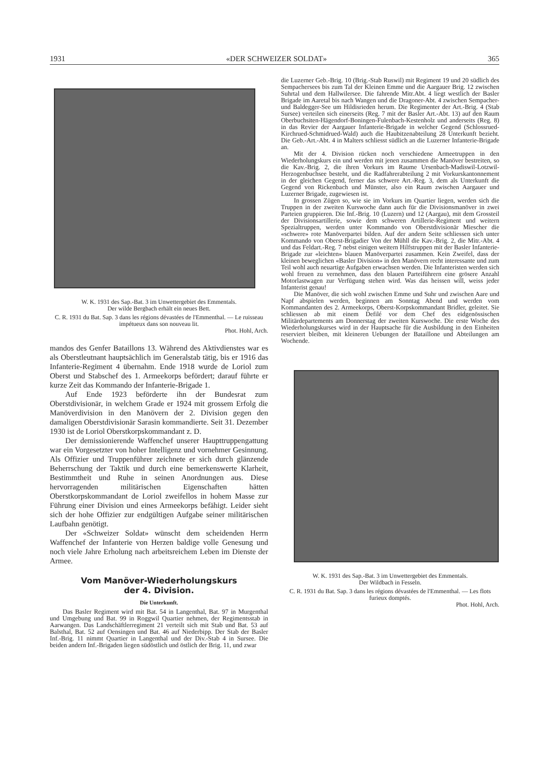1931 «DER SCHWEIZER SOLDAT» 365
W. K. 1931 des Sap.-Bat. 3 im Unwettergebiet des Emmentals.
Der wilde Bergbach erhält ein neues Bett.
C. R. 1931 du Bat. Sap. 3 dans les régions dévastées de l'Emmenthal. — Le ruisseau impétueux dans son nouveau lit.
Phot. Hohl, Arch.
mandos des Genfer Bataillons 13. Während des Aktivdienstes war es als Oberstleutnant hauptsächlich im Generalstab tätig, bis er 1916 das Infanterie-Regiment 4 übernahm. Ende 1918 wurde de Loriol zum Oberst und Stabschef des 1. Armeekorps befördert; darauf führte er kurze Zeit das Kommando der Infanterie-Brigade 1.
Auf Ende 1923 beförderte ihn der Bundesrat zum Oberstdivisionär, in welchem Grade er 1924 mit grossem Erfolg die Manöverdivision in den Manövern der 2. Division gegen den damaligen Oberstdivisionär Sarasin kommandierte. Seit 31. Dezember 1930 ist de Loriol Oberstkorpskommandant z. D.
Der demissionierende Waffenchef unserer Haupttruppengattung war ein Vorgesetzter von hoher Intelligenz und vornehmer Gesinnung. Als Offizier und Truppenführer zeichnete er sich durch glänzende Beherrschung der Taktik und durch eine bemerkenswerte Klarheit, Bestimmtheit und Ruhe in seinen Anordnungen aus. Diese hervorragenden militärischen Eigenschaften hätten Oberstkorpskommandant de Loriol zweifellos in hohem Masse zur Führung einer Division und eines Armeekorps befähigt. Leider sieht sich der hohe Offizier zur endgültigen Aufgabe seiner militärischen Laufbahn genötigt.
Der «Schweizer Soldat» wünscht dem scheidenden Herrn Waffenchef der Infanterie von Herzen baldige volle Genesung und noch viele Jahre Erholung nach arbeitsreichem Leben im Dienste der Armee.
Vom Manöver-Wiederholungskurs
der 4. Division.
Die Unterkunft.
Das Basler Regiment wird mit Bat. 54 in Langenthal, Bat. 97 in Murgenthal und Umgebung und Bat. 99 in Roggwil Quartier nehmen, der Regimentsstab in Aarwangen. Das Landschäftlerregiment 21 verteilt sich mit Stab und Bat. 53 auf Balsthal, Bat. 52 auf Oensingen und Bat. 46 auf Niederbipp. Der Stab der Basler Inf.-Brig. 11 nimmt Quartier in Langenthal und der Div.-Stab 4 in Sursee. Die beiden andern Inf.-Brigaden liegen südöstlich und östlich der Brig. 11, und zwar
die Luzerner Geb.-Brig. 10 (Brig.-Stab Ruswil) mit Regiment 19 und 20 südlich des Sempachersees bis zum Tal der Kleinen Emme und die Aargauer Brig. 12 zwischen Suhrtal und dem Hallwilersee. Die fahrende Mitr.Abt. 4 liegt westlich der Basler Brigade im Aaretal bis nach Wangen und die Dragoner-Abt. 4 zwischen Sempacher- und Baldegger-See um Hildisrieden herum. Die Regimenter der Art.-Brig. 4 (Stab Sursee) verteilen sich einerseits (Reg. 7 mit der Basler Art.-Abt. 13) auf den Raum Oberbuchsiten-Hägendorf-Boningen-Fulenbach-Kestenholz und anderseits (Reg. 8) in das Revier der Aargauer Infanterie-Brigade in welcher Gegend (Schlossrued-Kirchrued-Schmidrued-Wald) auch die Haubitzenabteilung 28 Unterkunft bezieht. Die Geb.-Art.-Abt. 4 in Malters schliesst südlich an die Luzerner Infanterie-Brigade an.
Mit der 4. Division rücken noch verschiedene Armeetruppen in den Wiederholungskurs ein und werden mit jenen zusammen die Manöver bestreiten, so die Kav.-Brig. 2, die ihren Vorkurs im Raume Ursenbach-Madiswil-Lotzwil-Herzogenbuchsee besteht, und die Radfahrerabteilung 2 mit Vorkurskantonnement in der gleichen Gegend, ferner das schwere Art.-Reg. 3, dem als Unterkunft die Gegend von Rickenbach und Münster, also ein Raum zwischen Aargauer und Luzerner Brigade, zugewiesen ist.
In grossen Zügen so, wie sie im Vorkurs im Quartier liegen, werden sich die Truppen in der zweiten Kurswoche dann auch für die Divisionsmanöver in zwei Parteien gruppieren. Die Inf.-Brig. 10 (Luzern) und 12 (Aargau), mit dem Grossteil der Divisionsartillerie, sowie dem schweren Artillerie-Regiment und weitern Spezialtruppen, werden unter Kommando von Oberstdivisionär Miescher die «schwere» rote Manöverpartei bilden. Auf der andern Seite schliessen sich unter Kommando von Oberst-Brigadier Von der Mühll die Kav.-Brig. 2, die Mitr.-Abt. 4 und das Feldart.-Reg. 7 nebst einigen weitern Hilfstruppen mit der Basler Infanterie-Brigade zur «leichten» blauen Manöverpartei zusammen. Kein Zweifel, dass der kleinen beweglichen «Basler Division» in den Manövern recht interessante und zum Teil wohl auch neuartige Aufgaben erwachsen werden. Die Infanteristen werden sich wohl freuen zu vernehmen, dass den blauen Parteiführern eine grösere Anzahl Motorlastwagen zur Verfügung stehen wird. Was das heissen will, weiss jeder Infanterist genau!
Die Manöver, die sich wohl zwischen Emme und Suhr und zwischen Aare und Napf abspielen werden, beginnen am Sonntag Abend und werden vom Kommandanten des 2. Armeekorps, Oberst-Korpskommandant Bridler, geleitet. Sie schliessen ab mit einem Defilé vor dem Chef des eidgenössischen Militärdepartements am Donnerstag der zweiten Kurswoche. Die erste Woche des Wiederholungskurses wird in der Hauptsache für die Ausbildung in den Einheiten reserviert bleiben, mit kleineren Uebungen der Bataillone und Abteilungen am Wochende.
W. K. 1931 des Sap.-Bat. 3 im Unwettergebiet des Emmentals.
Der Wildbach in Fesseln.
C. R. 1931 du Bat. Sap. 3 dans les régions dévastées de l'Emmenthal. — Les flots furieux domptés.
Phot. Hohl, Arch.